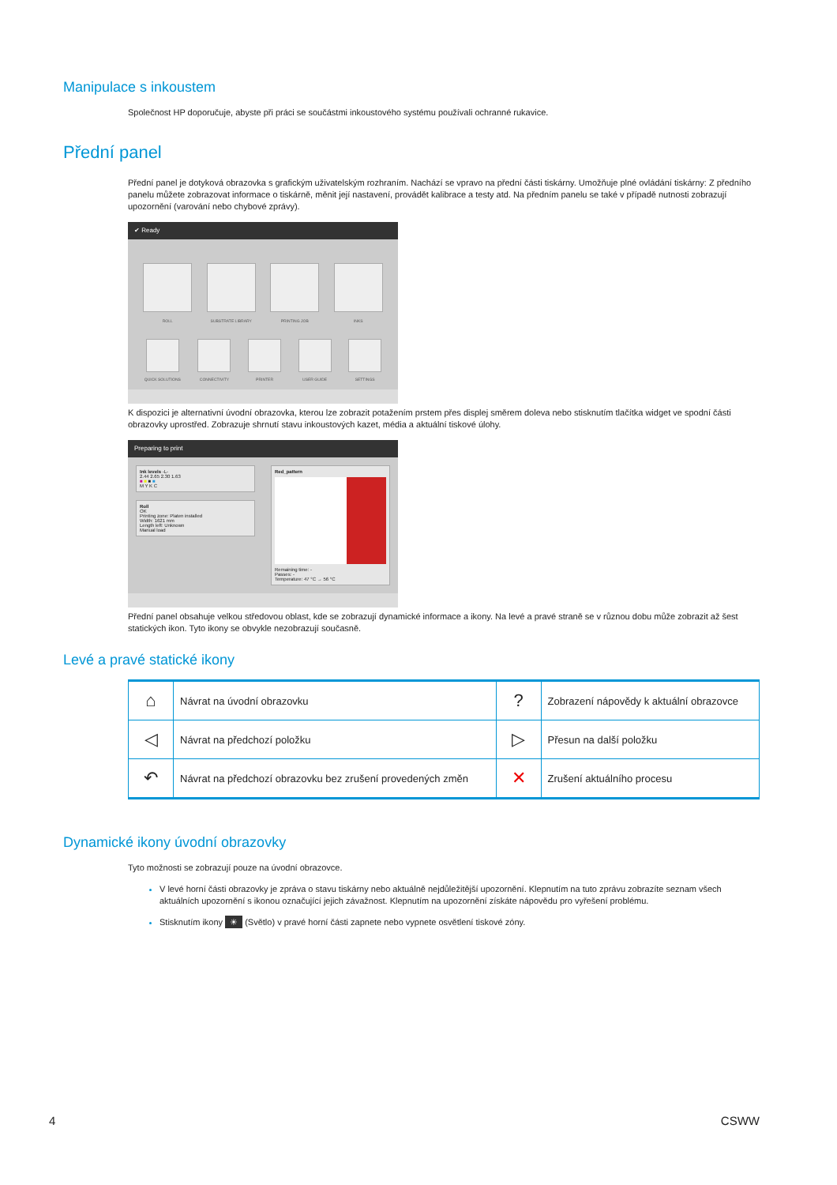Manipulace s inkoustem
Společnost HP doporučuje, abyste při práci se součástmi inkoustového systému používali ochranné rukavice.
Přední panel
Přední panel je dotyková obrazovka s grafickým uživatelským rozhraním. Nachází se vpravo na přední části tiskárny. Umožňuje plné ovládání tiskárny: Z předního panelu můžete zobrazovat informace o tiskárně, měnit její nastavení, provádět kalibrace a testy atd. Na předním panelu se také v případě nutnosti zobrazují upozornění (varování nebo chybové zprávy).
✔ Ready
ROLL SUBSTRATE LIBRARY PRINTING JOB INKS
QUICK SOLUTIONS CONNECTIVITY PRINTER USER GUIDE SETTINGS
K dispozici je alternativní úvodní obrazovka, kterou lze zobrazit potažením prstem přes displej směrem doleva nebo stisknutím tlačítka widget ve spodní části obrazovky uprostřed. Zobrazuje shrnutí stavu inkoustových kazet, média a aktuální tiskové úlohy.
Preparing to print
Ink levels -L-
2.44 2.65 2.30 1.63
■ ■ ■ ■
M Y K C
Roll
OK
Printing zone: Platen installed
Width: 1621 mm
Length left: Unknown
Manual load
Red_pattern
Remaining time: -
Passes: -
Temperature: 47 °C → 56 °C
Přední panel obsahuje velkou středovou oblast, kde se zobrazují dynamické informace a ikony. Na levé a pravé straně se v různou dobu může zobrazit až šest statických ikon. Tyto ikony se obvykle nezobrazují současně.
Levé a pravé statické ikony
| ⌂ | Návrat na úvodní obrazovku | ? | Zobrazení nápovědy k aktuální obrazovce |
| ◁ | Návrat na předchozí položku | ▷ | Přesun na další položku |
| ↶ | Návrat na předchozí obrazovku bez zrušení provedených změn | ✕ | Zrušení aktuálního procesu |
Dynamické ikony úvodní obrazovky
Tyto možnosti se zobrazují pouze na úvodní obrazovce.
V levé horní části obrazovky je zpráva o stavu tiskárny nebo aktuálně nejdůležitější upozornění. Klepnutím na tuto zprávu zobrazíte seznam všech aktuálních upozornění s ikonou označující jejich závažnost. Klepnutím na upozornění získáte nápovědu pro vyřešení problému.
Stisknutím ikony ☀ (Světlo) v pravé horní části zapnete nebo vypnete osvětlení tiskové zóny.
4 CSWW